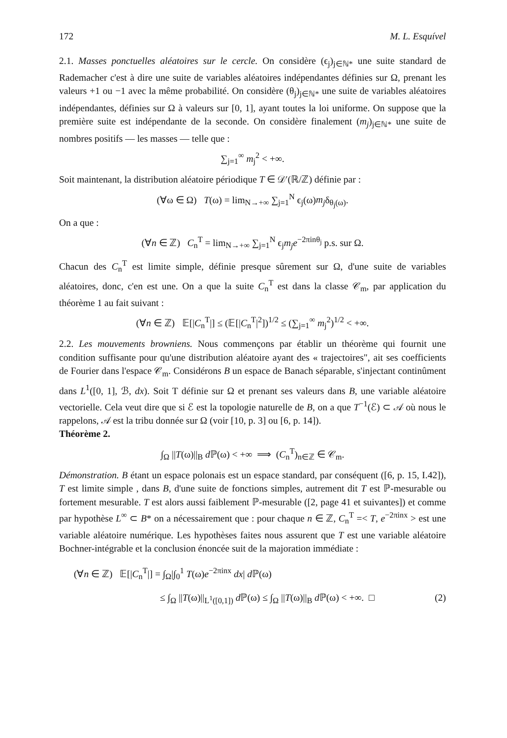172 M. L. Esquível
2.1. Masses ponctuelles aléatoires sur le cercle. On considère (ϵ<sub>j</sub>)<sub>j∈ℕ*</sub> une suite standard de Rademacher c'est à dire une suite de variables aléatoires indépendantes définies sur Ω, prenant les valeurs +1 ou −1 avec la même probabilité. On considère (θ<sub>j</sub>)<sub>j∈ℕ*</sub> une suite de variables aléatoires indépendantes, définies sur Ω à valeurs sur [0, 1], ayant toutes la loi uniforme. On suppose que la première suite est indépendante de la seconde. On considère finalement (m<sub>j</sub>)<sub>j∈ℕ*</sub> une suite de nombres positifs — les masses — telle que :
∑<sub>j=1</sub><sup>∞</sup> m<sub>j</sub><sup>2</sup> < +∞.
Soit maintenant, la distribution aléatoire périodique T ∈ 𝒟′(ℝ/ℤ) définie par :
(∀ω ∈ Ω) T(ω) = lim<sub>N→+∞</sub> ∑<sub>j=1</sub><sup>N</sup> ϵ<sub>j</sub>(ω)m<sub>j</sub>δ<sub>θ<sub>j</sub>(ω)</sub>.
On a que :
(∀n ∈ ℤ) C<sub>n</sub><sup>T</sup> = lim<sub>N→+∞</sub> ∑<sub>j=1</sub><sup>N</sup> ϵ<sub>j</sub>m<sub>j</sub>e<sup>−2πinθ<sub>j</sub></sup> p.s. sur Ω.
Chacun des C<sub>n</sub><sup>T</sup> est limite simple, définie presque sûrement sur Ω, d'une suite de variables aléatoires, donc, c'en est une. On a que la suite C<sub>n</sub><sup>T</sup> est dans la classe 𝒞<sub>m</sub>, par application du théorème 1 au fait suivant :
(∀n ∈ ℤ) 𝔼[|C<sub>n</sub><sup>T</sup>|] ≤ (𝔼[|C<sub>n</sub><sup>T</sup>|<sup>2</sup>])<sup>1/2</sup> ≤ (∑<sub>j=1</sub><sup>∞</sup> m<sub>j</sub><sup>2</sup>)<sup>1/2</sup> < +∞.
2.2. Les mouvements browniens. Nous commençons par établir un théorème qui fournit une condition suffisante pour qu'une distribution aléatoire ayant des « trajectoires", ait ses coefficients de Fourier dans l'espace 𝒞<sub>m</sub>. Considérons B un espace de Banach séparable, s'injectant continûment dans L<sup>1</sup>([0, 1], ℬ, dx). Soit T définie sur Ω et prenant ses valeurs dans B, une variable aléatoire vectorielle. Cela veut dire que si ℰ est la topologie naturelle de B, on a que T<sup>−1</sup>(ℰ) ⊂ 𝒜 où nous le rappelons, 𝒜 est la tribu donnée sur Ω (voir [10, p. 3] ou [6, p. 14]).
Théorème 2.
∫<sub>Ω</sub> ||T(ω)||<sub>B</sub> d ℙ(ω) < +∞ ⟹ (C<sub>n</sub><sup>T</sup>)<sub>n∈ℤ</sub> ∈ 𝒞<sub>m</sub>.
Démonstration. B étant un espace polonais est un espace standard, par conséquent ([6, p. 15, I.42]), T est limite simple , dans B, d'une suite de fonctions simples, autrement dit T est ℙ-mesurable ou fortement mesurable. T est alors aussi faiblement ℙ-mesurable ([2, page 41 et suivantes]) et comme par hypothèse L<sup>∞</sup> ⊂ B* on a nécessairement que : pour chaque n ∈ ℤ, C<sub>n</sub><sup>T</sup> =< T, e<sup>−2πinx</sup> > est une variable aléatoire numérique. Les hypothèses faites nous assurent que T est une variable aléatoire Bochner-intégrable et la conclusion énoncée suit de la majoration immédiate :
(∀n ∈ ℤ) 𝔼[|C<sub>n</sub><sup>T</sup>|] = ∫<sub>Ω</sub>|∫<sub>0</sub><sup>1</sup> T(ω)e<sup>−2πinx</sup> dx| d ℙ(ω)
≤ ∫<sub>Ω</sub> ||T(ω)||<sub>L<sup>1</sup>([0,1])</sub> d ℙ(ω) ≤ ∫<sub>Ω</sub> ||T(ω)||<sub>B</sub> d ℙ(ω) < +∞. □ (2)